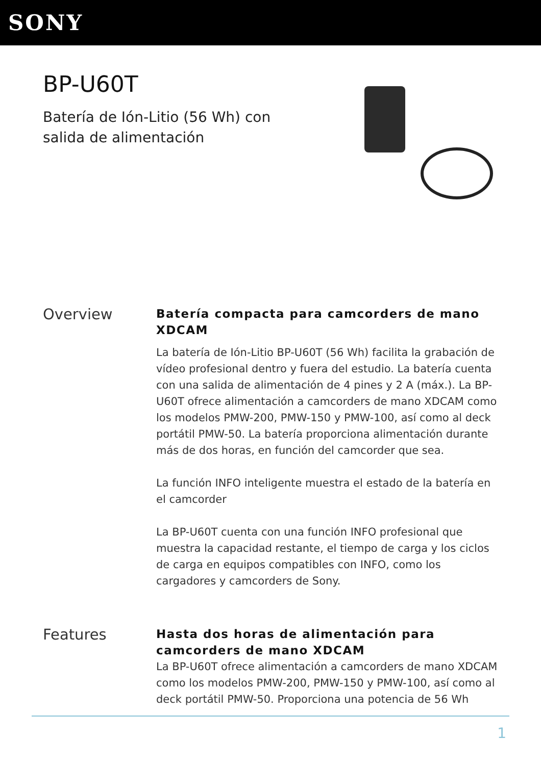SONY
BP-U60T
Batería de Ión-Litio (56 Wh) con salida de alimentación
Overview
Batería compacta para camcorders de mano XDCAM
La batería de Ión-Litio BP-U60T (56 Wh) facilita la grabación de vídeo profesional dentro y fuera del estudio. La batería cuenta con una salida de alimentación de 4 pines y 2 A (máx.). La BP-U60T ofrece alimentación a camcorders de mano XDCAM como los modelos PMW-200, PMW-150 y PMW-100, así como al deck portátil PMW-50. La batería proporciona alimentación durante más de dos horas, en función del camcorder que sea.
La función INFO inteligente muestra el estado de la batería en el camcorder
La BP-U60T cuenta con una función INFO profesional que muestra la capacidad restante, el tiempo de carga y los ciclos de carga en equipos compatibles con INFO, como los cargadores y camcorders de Sony.
Features
Hasta dos horas de alimentación para camcorders de mano XDCAM
La BP-U60T ofrece alimentación a camcorders de mano XDCAM como los modelos PMW-200, PMW-150 y PMW-100, así como al deck portátil PMW-50. Proporciona una potencia de 56 Wh
1